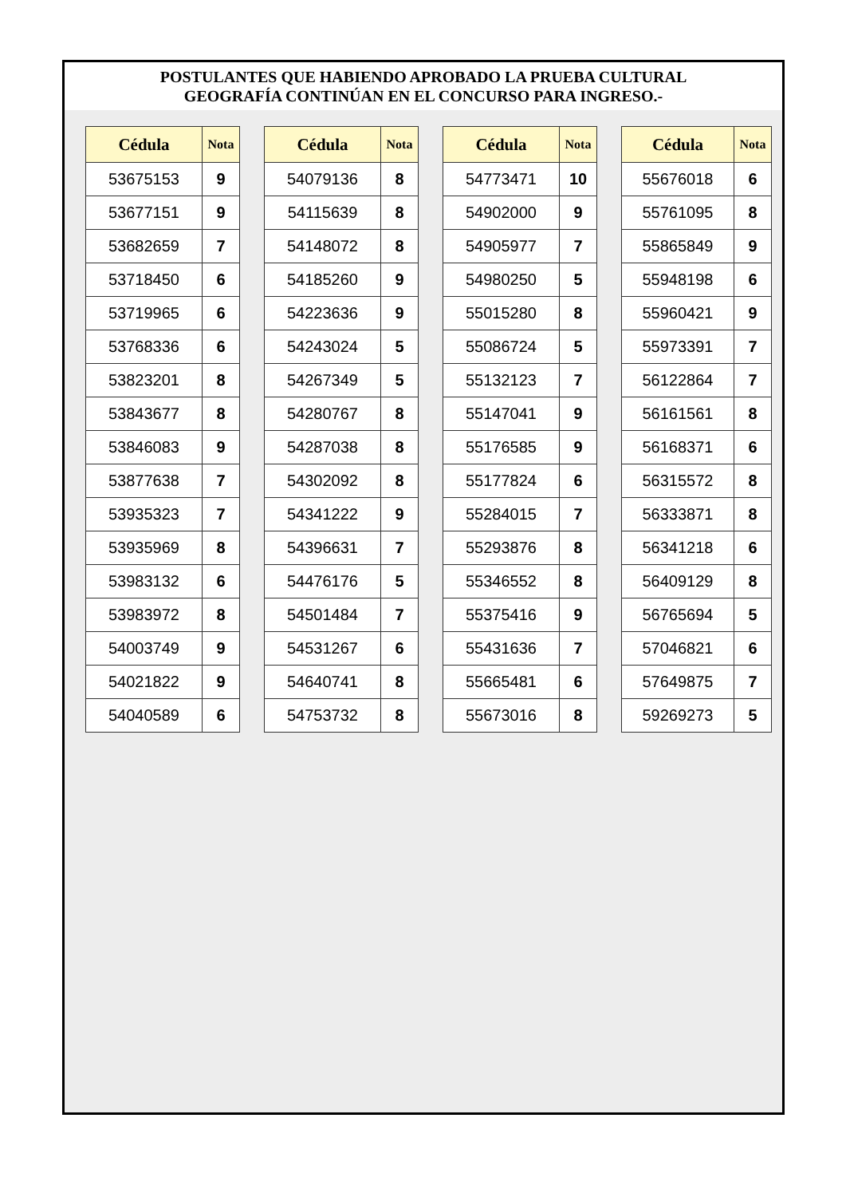POSTULANTES QUE HABIENDO APROBADO LA PRUEBA CULTURAL
GEOGRAFÍA CONTINÚAN EN EL CONCURSO PARA INGRESO.-
| Cédula | Nota |
| --- | --- |
| 53675153 | 9 |
| 53677151 | 9 |
| 53682659 | 7 |
| 53718450 | 6 |
| 53719965 | 6 |
| 53768336 | 6 |
| 53823201 | 8 |
| 53843677 | 8 |
| 53846083 | 9 |
| 53877638 | 7 |
| 53935323 | 7 |
| 53935969 | 8 |
| 53983132 | 6 |
| 53983972 | 8 |
| 54003749 | 9 |
| 54021822 | 9 |
| 54040589 | 6 |
| Cédula | Nota |
| --- | --- |
| 54079136 | 8 |
| 54115639 | 8 |
| 54148072 | 8 |
| 54185260 | 9 |
| 54223636 | 9 |
| 54243024 | 5 |
| 54267349 | 5 |
| 54280767 | 8 |
| 54287038 | 8 |
| 54302092 | 8 |
| 54341222 | 9 |
| 54396631 | 7 |
| 54476176 | 5 |
| 54501484 | 7 |
| 54531267 | 6 |
| 54640741 | 8 |
| 54753732 | 8 |
| Cédula | Nota |
| --- | --- |
| 54773471 | 10 |
| 54902000 | 9 |
| 54905977 | 7 |
| 54980250 | 5 |
| 55015280 | 8 |
| 55086724 | 5 |
| 55132123 | 7 |
| 55147041 | 9 |
| 55176585 | 9 |
| 55177824 | 6 |
| 55284015 | 7 |
| 55293876 | 8 |
| 55346552 | 8 |
| 55375416 | 9 |
| 55431636 | 7 |
| 55665481 | 6 |
| 55673016 | 8 |
| Cédula | Nota |
| --- | --- |
| 55676018 | 6 |
| 55761095 | 8 |
| 55865849 | 9 |
| 55948198 | 6 |
| 55960421 | 9 |
| 55973391 | 7 |
| 56122864 | 7 |
| 56161561 | 8 |
| 56168371 | 6 |
| 56315572 | 8 |
| 56333871 | 8 |
| 56341218 | 6 |
| 56409129 | 8 |
| 56765694 | 5 |
| 57046821 | 6 |
| 57649875 | 7 |
| 59269273 | 5 |